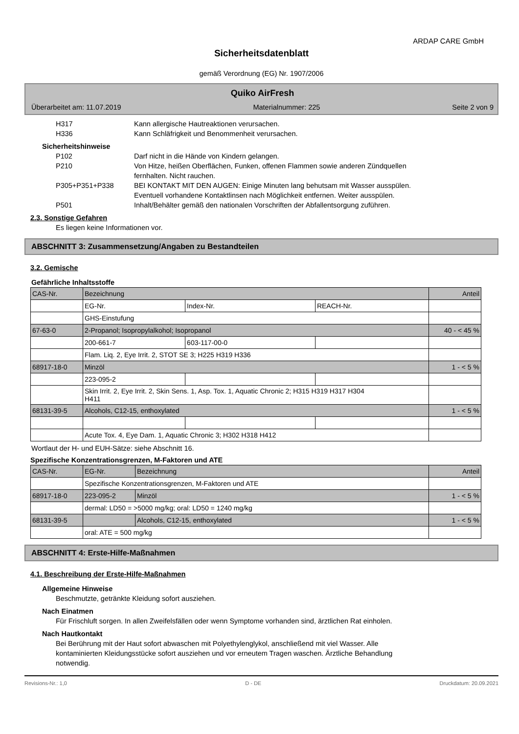ARDAP CARE GmbH
Sicherheitsdatenblatt
gemäß Verordnung (EG) Nr. 1907/2006
Quiko AirFresh
Überarbeitet am: 11.07.2019 Materialnummer: 225 Seite 2 von 9
H317 Kann allergische Hautreaktionen verursachen.
H336 Kann Schläfrigkeit und Benommenheit verursachen.
Sicherheitshinweise
P102 Darf nicht in die Hände von Kindern gelangen.
P210 Von Hitze, heißen Oberflächen, Funken, offenen Flammen sowie anderen Zündquellen
fernhalten. Nicht rauchen.
P305+P351+P338 BEI KONTAKT MIT DEN AUGEN: Einige Minuten lang behutsam mit Wasser ausspülen.
Eventuell vorhandene Kontaktlinsen nach Möglichkeit entfernen. Weiter ausspülen.
P501 Inhalt/Behälter gemäß den nationalen Vorschriften der Abfallentsorgung zuführen.
2.3. Sonstige Gefahren
Es liegen keine Informationen vor.
ABSCHNITT 3: Zusammensetzung/Angaben zu Bestandteilen
3.2. Gemische
Gefährliche Inhaltsstoffe
| CAS-Nr. | Bezeichnung | | | Anteil |
| | EG-Nr. | Index-Nr. | REACH-Nr. | |
| | GHS-Einstufung | | | |
| 67-63-0 | 2-Propanol; Isopropylalkohol; Isopropanol | | | 40 - < 45 % |
| | 200-661-7 | 603-117-00-0 | | |
| | Flam. Liq. 2, Eye Irrit. 2, STOT SE 3; H225 H319 H336 | | | |
| 68917-18-0 | Minzöl | | | 1 - < 5 % |
| | 223-095-2 | | | |
| | Skin Irrit. 2, Eye Irrit. 2, Skin Sens. 1, Asp. Tox. 1, Aquatic Chronic 2; H315 H319 H317 H304 H411 | | | |
| 68131-39-5 | Alcohols, C12-15, enthoxylated | | | 1 - < 5 % |
| | Acute Tox. 4, Eye Dam. 1, Aquatic Chronic 3; H302 H318 H412 | | | |
Wortlaut der H- und EUH-Sätze: siehe Abschnitt 16.
Spezifische Konzentrationsgrenzen, M-Faktoren und ATE
| CAS-Nr. | EG-Nr. | Bezeichnung | Anteil |
| | Spezifische Konzentrationsgrenzen, M-Faktoren und ATE | | |
| 68917-18-0 | 223-095-2 | Minzöl | 1 - < 5 % |
| | dermal: LD50 = >5000 mg/kg; oral: LD50 = 1240 mg/kg | | |
| 68131-39-5 | | Alcohols, C12-15, enthoxylated | 1 - < 5 % |
| | oral: ATE = 500 mg/kg | | |
ABSCHNITT 4: Erste-Hilfe-Maßnahmen
4.1. Beschreibung der Erste-Hilfe-Maßnahmen
Allgemeine Hinweise
Beschmutzte, getränkte Kleidung sofort ausziehen.
Nach Einatmen
Für Frischluft sorgen. In allen Zweifelsfällen oder wenn Symptome vorhanden sind, ärztlichen Rat einholen.
Nach Hautkontakt
Bei Berührung mit der Haut sofort abwaschen mit Polyethylenglykol, anschließend mit viel Wasser. Alle
kontaminierten Kleidungsstücke sofort ausziehen und vor erneutem Tragen waschen. Ärztliche Behandlung
notwendig.
Revisions-Nr.: 1,0 D - DE Druckdatum: 20.09.2021